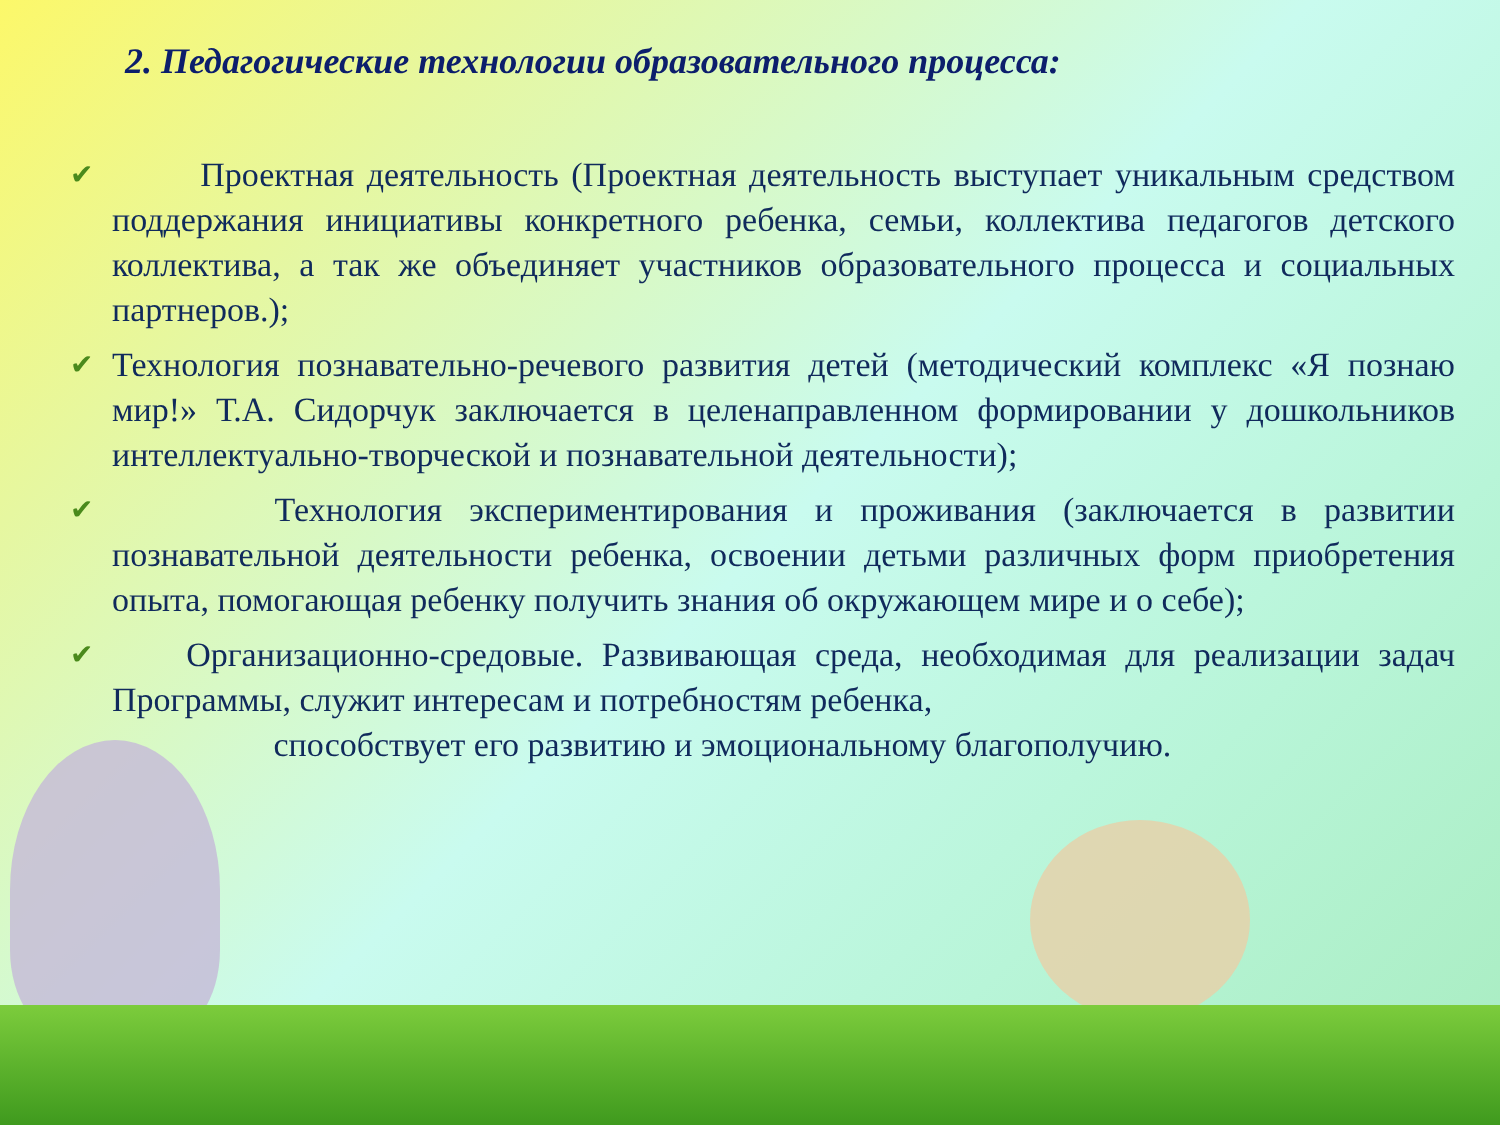2. Педагогические технологии образовательного процесса:
✔ Проектная деятельность (Проектная деятельность выступает уникальным средством поддержания инициативы конкретного ребенка, семьи, коллектива педагогов детского коллектива, а так же объединяет участников образовательного процесса и социальных партнеров.);
✔ Технология познавательно-речевого развития детей (методический комплекс «Я познаю мир!» Т.А. Сидорчук заключается в целенаправленном формировании у дошкольников интеллектуально-творческой и познавательной деятельности);
✔ Технология экспериментирования и проживания (заключается в развитии познавательной деятельности ребенка, освоении детьми различных форм приобретения опыта, помогающая ребенку получить знания об окружающем мире и о себе);
✔ Организационно-средовые. Развивающая среда, необходимая для реализации задач Программы, служит интересам и потребностям ребенка,
способствует его развитию и эмоциональному благополучию.